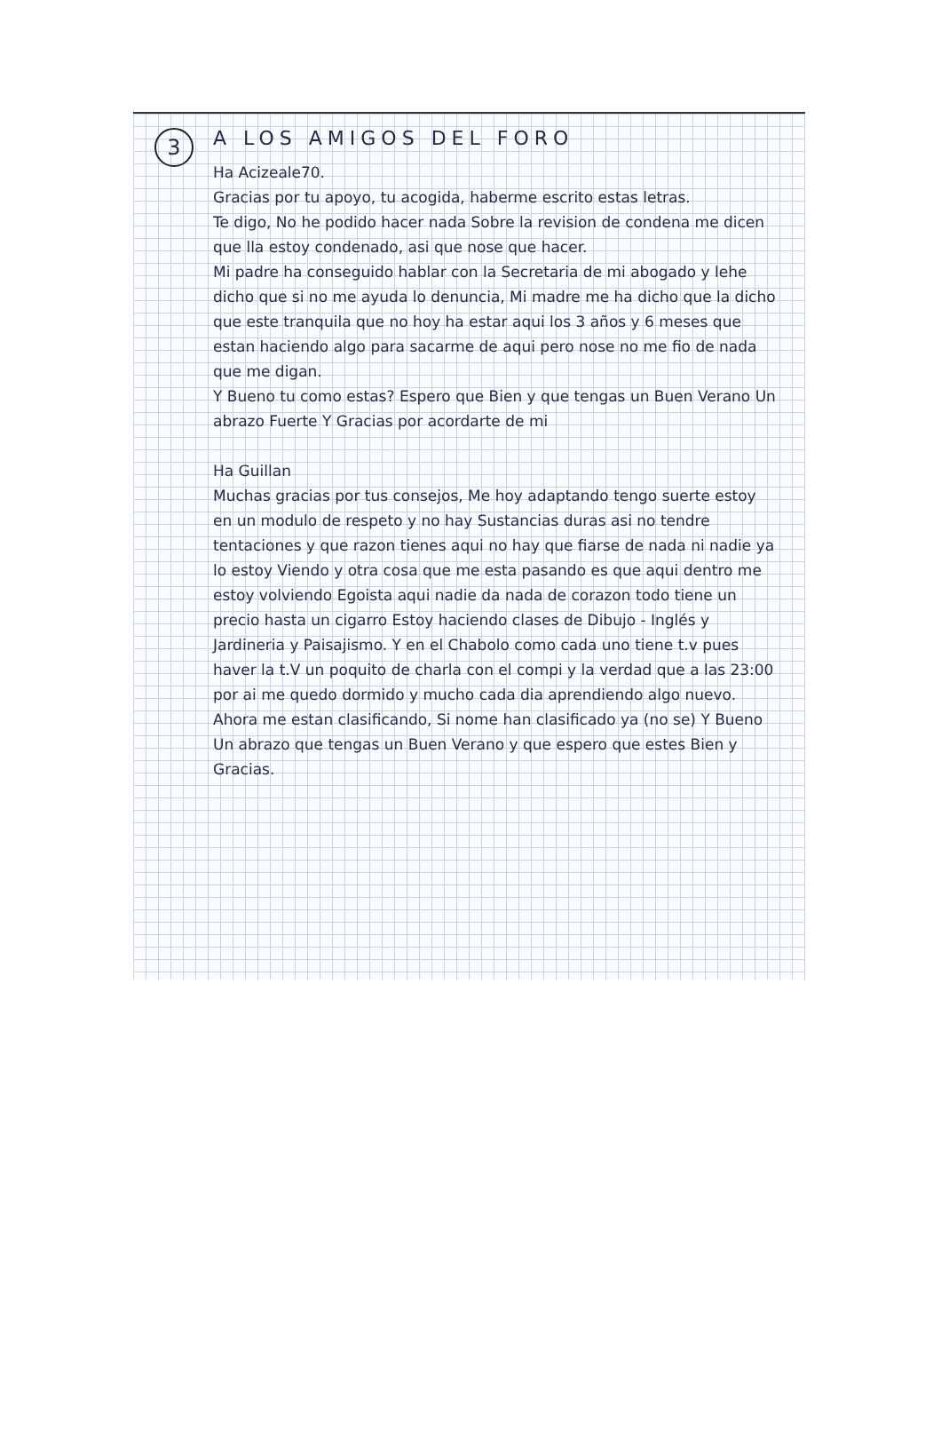3
A LOS AMIGOS DEL FORO
Ha Acizeale70.
Gracias por tu apoyo, tu acogida, haberme escrito estas letras.
Te digo, No he podido hacer nada Sobre la revision de condena me dicen que lla estoy condenado, asi que nose que hacer.
Mi padre ha conseguido hablar con la Secretaria de mi abogado y lehe dicho que si no me ayuda lo denuncia, Mi madre me ha dicho que la dicho que este tranquila que no hoy ha estar aqui los 3 años y 6 meses que estan haciendo algo para sacarme de aqui pero nose no me fio de nada que me digan.
Y Bueno tu como estas? Espero que Bien y que tengas un Buen Verano Un abrazo Fuerte Y Gracias por acordarte de mi
Ha Guillan
Muchas gracias por tus consejos, Me hoy adaptando tengo suerte estoy en un modulo de respeto y no hay Sustancias duras asi no tendre tentaciones y que razon tienes aqui no hay que fiarse de nada ni nadie ya lo estoy Viendo y otra cosa que me esta pasando es que aqui dentro me estoy volviendo Egoista aqui nadie da nada de corazon todo tiene un precio hasta un cigarro Estoy haciendo clases de Dibujo - Inglés y Jardineria y Paisajismo. Y en el Chabolo como cada uno tiene t.v pues haver la t.V un poquito de charla con el compi y la verdad que a las 23:00 por ai me quedo dormido y mucho cada dia aprendiendo algo nuevo. Ahora me estan clasificando, Si nome han clasificado ya (no se) Y Bueno Un abrazo que tengas un Buen Verano y que espero que estes Bien y Gracias.